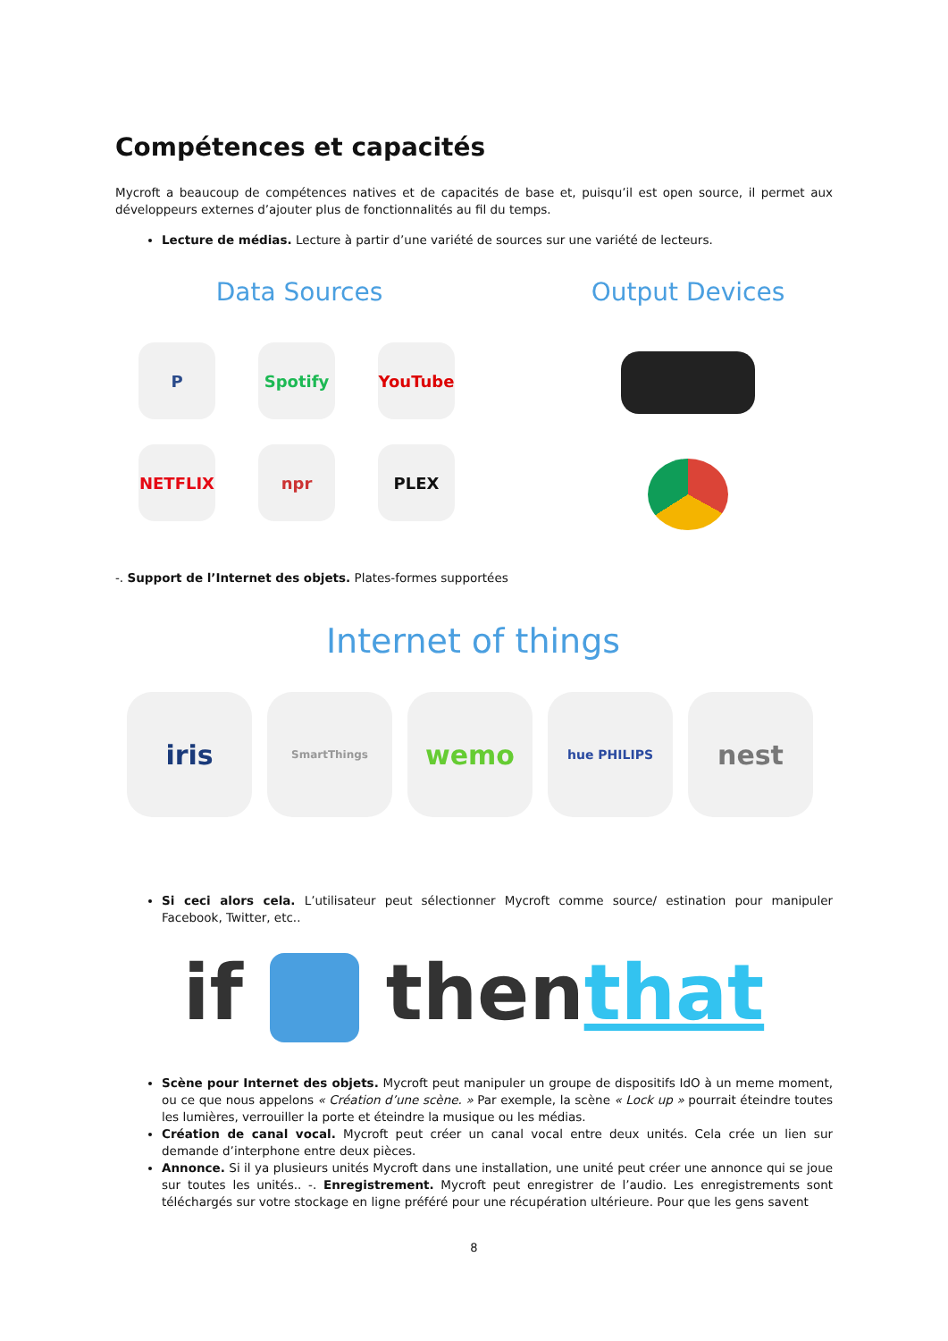Compétences et capacités
Mycroft a beaucoup de compétences natives et de capacités de base et, puisqu’il est open source, il permet aux développeurs externes d’ajouter plus de fonctionnalités au fil du temps.
Lecture de médias. Lecture à partir d’une variété de sources sur une variété de lecteurs.
Data Sources
P Spotify YouTube
NETFLIX npr PLEX
Output Devices
-. Support de l’Internet des objets. Plates-formes supportées
Internet of things
iris
SmartThings
wemo
hue PHILIPS
nest
Si ceci alors cela. L’utilisateur peut sélectionner Mycroft comme source/ estination pour manipuler Facebook, Twitter, etc..
if thenthat
Scène pour Internet des objets. Mycroft peut manipuler un groupe de dispositifs IdO à un meme moment, ou ce que nous appelons « Création d’une scène. » Par exemple, la scène « Lock up » pourrait éteindre toutes les lumières, verrouiller la porte et éteindre la musique ou les médias.
Création de canal vocal. Mycroft peut créer un canal vocal entre deux unités. Cela crée un lien sur demande d’interphone entre deux pièces.
Annonce. Si il ya plusieurs unités Mycroft dans une installation, une unité peut créer une annonce qui se joue sur toutes les unités.. -. Enregistrement. Mycroft peut enregistrer de l’audio. Les enregistrements sont téléchargés sur votre stockage en ligne préféré pour une récupération ultérieure. Pour que les gens savent
8